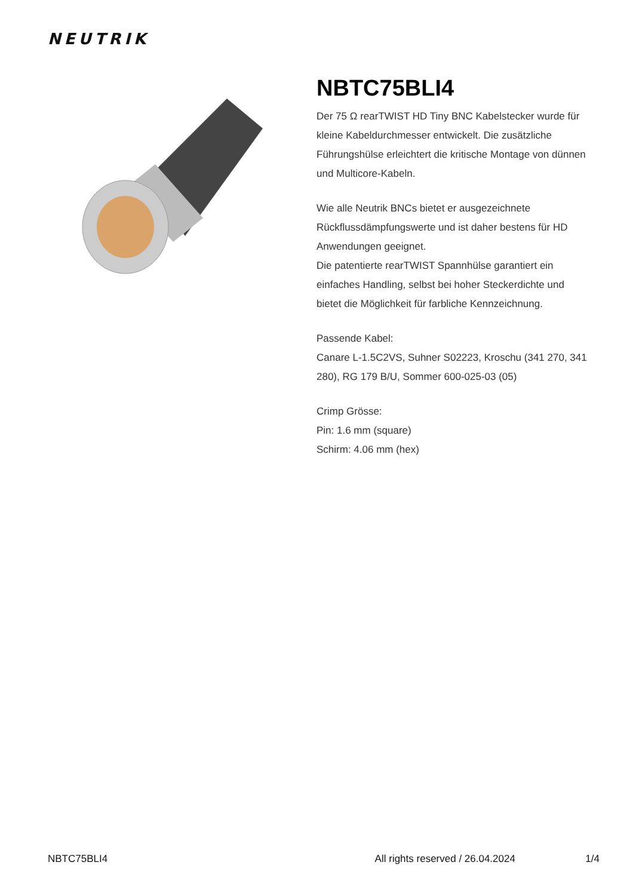NEUTRIK
NBTC75BLI4
Der 75 Ω rearTWIST HD Tiny BNC Kabelstecker wurde für kleine Kabeldurchmesser entwickelt. Die zusätzliche Führungshülse erleichtert die kritische Montage von dünnen und Multicore-Kabeln.
Wie alle Neutrik BNCs bietet er ausgezeichnete Rückflussdämpfungswerte und ist daher bestens für HD Anwendungen geeignet.
Die patentierte rearTWIST Spannhülse garantiert ein einfaches Handling, selbst bei hoher Steckerdichte und bietet die Möglichkeit für farbliche Kennzeichnung.
Passende Kabel:
Canare L-1.5C2VS, Suhner S02223, Kroschu (341 270, 341 280), RG 179 B/U, Sommer 600-025-03 (05)
Crimp Grösse:
Pin: 1.6 mm (square)
Schirm: 4.06 mm (hex)
NBTC75BLI4 All rights reserved / 26.04.2024 1/4